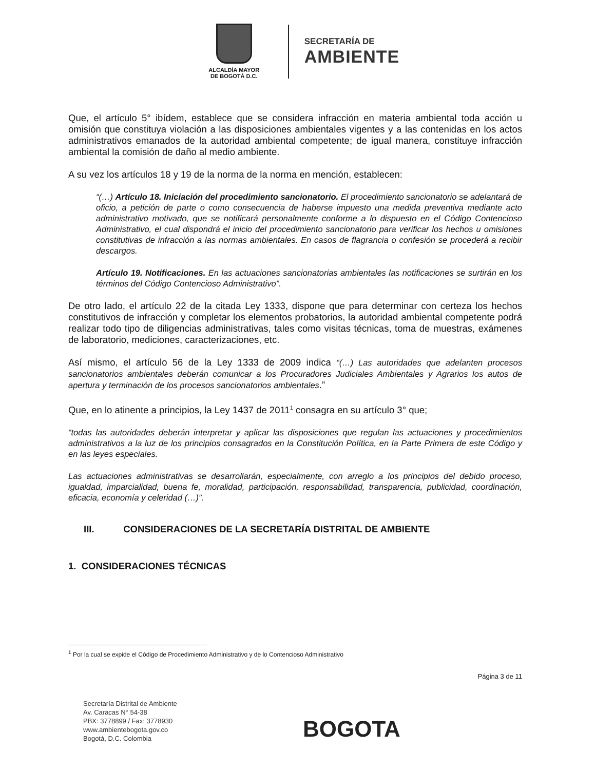ALCALDÍA MAYOR
DE BOGOTÁ D.C.
SECRETARÍA DE
AMBIENTE
Que, el artículo 5° ibídem, establece que se considera infracción en materia ambiental toda acción u omisión que constituya violación a las disposiciones ambientales vigentes y a las contenidas en los actos administrativos emanados de la autoridad ambiental competente; de igual manera, constituye infracción ambiental la comisión de daño al medio ambiente.
A su vez los artículos 18 y 19 de la norma de la norma en mención, establecen:
“(…) Artículo 18. Iniciación del procedimiento sancionatorio. El procedimiento sancionatorio se adelantará de oficio, a petición de parte o como consecuencia de haberse impuesto una medida preventiva mediante acto administrativo motivado, que se notificará personalmente conforme a lo dispuesto en el Código Contencioso Administrativo, el cual dispondrá el inicio del procedimiento sancionatorio para verificar los hechos u omisiones constitutivas de infracción a las normas ambientales. En casos de flagrancia o confesión se procederá a recibir descargos.
Artículo 19. Notificaciones. En las actuaciones sancionatorias ambientales las notificaciones se surtirán en los términos del Código Contencioso Administrativo”.
De otro lado, el artículo 22 de la citada Ley 1333, dispone que para determinar con certeza los hechos constitutivos de infracción y completar los elementos probatorios, la autoridad ambiental competente podrá realizar todo tipo de diligencias administrativas, tales como visitas técnicas, toma de muestras, exámenes de laboratorio, mediciones, caracterizaciones, etc.
Así mismo, el artículo 56 de la Ley 1333 de 2009 indica “(…) Las autoridades que adelanten procesos sancionatorios ambientales deberán comunicar a los Procuradores Judiciales Ambientales y Agrarios los autos de apertura y terminación de los procesos sancionatorios ambientales.”
Que, en lo atinente a principios, la Ley 1437 de 2011<sup>1</sup> consagra en su artículo 3° que;
“todas las autoridades deberán interpretar y aplicar las disposiciones que regulan las actuaciones y procedimientos administrativos a la luz de los principios consagrados en la Constitución Política, en la Parte Primera de este Código y en las leyes especiales.
Las actuaciones administrativas se desarrollarán, especialmente, con arreglo a los principios del debido proceso, igualdad, imparcialidad, buena fe, moralidad, participación, responsabilidad, transparencia, publicidad, coordinación, eficacia, economía y celeridad (…)”.
III. CONSIDERACIONES DE LA SECRETARÍA DISTRITAL DE AMBIENTE
1. CONSIDERACIONES TÉCNICAS
<sup>1</sup> Por la cual se expide el Código de Procedimiento Administrativo y de lo Contencioso Administrativo
Página 3 de 11
Secretaría Distrital de Ambiente
Av. Caracas N° 54-38
PBX: 3778899 / Fax: 3778930
www.ambientebogota.gov.co
Bogotá, D.C. Colombia
BOGOTA